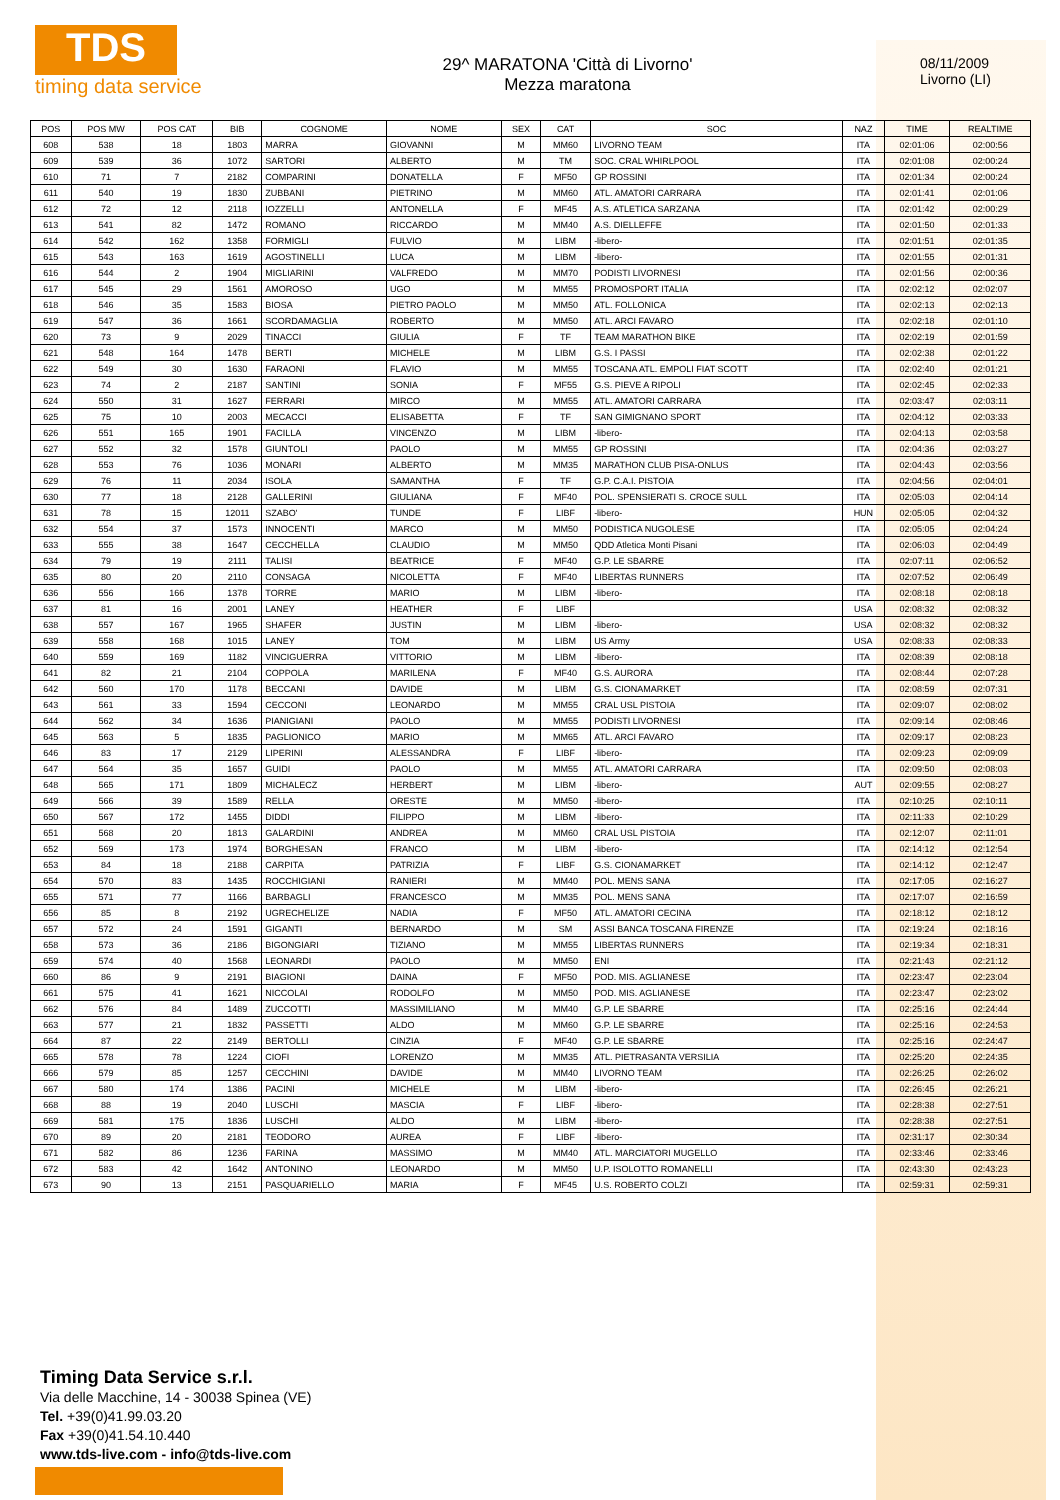TDS
timing data service
29^ MARATONA 'Città di Livorno'
Mezza maratona
08/11/2009
Livorno (LI)
| POS | POS MW | POS CAT | BIB | COGNOME | NOME | SEX | CAT | SOC | NAZ | TIME | REALTIME |
| --- | --- | --- | --- | --- | --- | --- | --- | --- | --- | --- | --- |
| 608 | 538 | 18 | 1803 | MARRA | GIOVANNI | M | MM60 | LIVORNO TEAM | ITA | 02:01:06 | 02:00:56 |
| 609 | 539 | 36 | 1072 | SARTORI | ALBERTO | M | TM | SOC. CRAL WHIRLPOOL | ITA | 02:01:08 | 02:00:24 |
| 610 | 71 | 7 | 2182 | COMPARINI | DONATELLA | F | MF50 | GP ROSSINI | ITA | 02:01:34 | 02:00:24 |
| 611 | 540 | 19 | 1830 | ZUBBANI | PIETRINO | M | MM60 | ATL. AMATORI CARRARA | ITA | 02:01:41 | 02:01:06 |
| 612 | 72 | 12 | 2118 | IOZZELLI | ANTONELLA | F | MF45 | A.S. ATLETICA SARZANA | ITA | 02:01:42 | 02:00:29 |
| 613 | 541 | 82 | 1472 | ROMANO | RICCARDO | M | MM40 | A.S. DIELLEFFE | ITA | 02:01:50 | 02:01:33 |
| 614 | 542 | 162 | 1358 | FORMIGLI | FULVIO | M | LIBM | -libero- | ITA | 02:01:51 | 02:01:35 |
| 615 | 543 | 163 | 1619 | AGOSTINELLI | LUCA | M | LIBM | -libero- | ITA | 02:01:55 | 02:01:31 |
| 616 | 544 | 2 | 1904 | MIGLIARINI | VALFREDO | M | MM70 | PODISTI LIVORNESI | ITA | 02:01:56 | 02:00:36 |
| 617 | 545 | 29 | 1561 | AMOROSO | UGO | M | MM55 | PROMOSPORT ITALIA | ITA | 02:02:12 | 02:02:07 |
| 618 | 546 | 35 | 1583 | BIOSA | PIETRO PAOLO | M | MM50 | ATL. FOLLONICA | ITA | 02:02:13 | 02:02:13 |
| 619 | 547 | 36 | 1661 | SCORDAMAGLIA | ROBERTO | M | MM50 | ATL. ARCI FAVARO | ITA | 02:02:18 | 02:01:10 |
| 620 | 73 | 9 | 2029 | TINACCI | GIULIA | F | TF | TEAM MARATHON BIKE | ITA | 02:02:19 | 02:01:59 |
| 621 | 548 | 164 | 1478 | BERTI | MICHELE | M | LIBM | G.S. I PASSI | ITA | 02:02:38 | 02:01:22 |
| 622 | 549 | 30 | 1630 | FARAONI | FLAVIO | M | MM55 | TOSCANA ATL. EMPOLI FIAT SCOTT | ITA | 02:02:40 | 02:01:21 |
| 623 | 74 | 2 | 2187 | SANTINI | SONIA | F | MF55 | G.S. PIEVE A RIPOLI | ITA | 02:02:45 | 02:02:33 |
| 624 | 550 | 31 | 1627 | FERRARI | MIRCO | M | MM55 | ATL. AMATORI CARRARA | ITA | 02:03:47 | 02:03:11 |
| 625 | 75 | 10 | 2003 | MECACCI | ELISABETTA | F | TF | SAN GIMIGNANO SPORT | ITA | 02:04:12 | 02:03:33 |
| 626 | 551 | 165 | 1901 | FACILLA | VINCENZO | M | LIBM | -libero- | ITA | 02:04:13 | 02:03:58 |
| 627 | 552 | 32 | 1578 | GIUNTOLI | PAOLO | M | MM55 | GP ROSSINI | ITA | 02:04:36 | 02:03:27 |
| 628 | 553 | 76 | 1036 | MONARI | ALBERTO | M | MM35 | MARATHON CLUB PISA-ONLUS | ITA | 02:04:43 | 02:03:56 |
| 629 | 76 | 11 | 2034 | ISOLA | SAMANTHA | F | TF | G.P. C.A.I. PISTOIA | ITA | 02:04:56 | 02:04:01 |
| 630 | 77 | 18 | 2128 | GALLERINI | GIULIANA | F | MF40 | POL. SPENSIERATI S. CROCE SULL | ITA | 02:05:03 | 02:04:14 |
| 631 | 78 | 15 | 12011 | SZABO' | TUNDE | F | LIBF | -libero- | HUN | 02:05:05 | 02:04:32 |
| 632 | 554 | 37 | 1573 | INNOCENTI | MARCO | M | MM50 | PODISTICA NUGOLESE | ITA | 02:05:05 | 02:04:24 |
| 633 | 555 | 38 | 1647 | CECCHELLA | CLAUDIO | M | MM50 | QDD Atletica Monti Pisani | ITA | 02:06:03 | 02:04:49 |
| 634 | 79 | 19 | 2111 | TALISI | BEATRICE | F | MF40 | G.P. LE SBARRE | ITA | 02:07:11 | 02:06:52 |
| 635 | 80 | 20 | 2110 | CONSAGA | NICOLETTA | F | MF40 | LIBERTAS RUNNERS | ITA | 02:07:52 | 02:06:49 |
| 636 | 556 | 166 | 1378 | TORRE | MARIO | M | LIBM | -libero- | ITA | 02:08:18 | 02:08:18 |
| 637 | 81 | 16 | 2001 | LANEY | HEATHER | F | LIBF | | USA | 02:08:32 | 02:08:32 |
| 638 | 557 | 167 | 1965 | SHAFER | JUSTIN | M | LIBM | -libero- | USA | 02:08:32 | 02:08:32 |
| 639 | 558 | 168 | 1015 | LANEY | TOM | M | LIBM | US Army | USA | 02:08:33 | 02:08:33 |
| 640 | 559 | 169 | 1182 | VINCIGUERRA | VITTORIO | M | LIBM | -libero- | ITA | 02:08:39 | 02:08:18 |
| 641 | 82 | 21 | 2104 | COPPOLA | MARILENA | F | MF40 | G.S. AURORA | ITA | 02:08:44 | 02:07:28 |
| 642 | 560 | 170 | 1178 | BECCANI | DAVIDE | M | LIBM | G.S. CIONAMARKET | ITA | 02:08:59 | 02:07:31 |
| 643 | 561 | 33 | 1594 | CECCONI | LEONARDO | M | MM55 | CRAL USL PISTOIA | ITA | 02:09:07 | 02:08:02 |
| 644 | 562 | 34 | 1636 | PIANIGIANI | PAOLO | M | MM55 | PODISTI LIVORNESI | ITA | 02:09:14 | 02:08:46 |
| 645 | 563 | 5 | 1835 | PAGLIONICO | MARIO | M | MM65 | ATL. ARCI FAVARO | ITA | 02:09:17 | 02:08:23 |
| 646 | 83 | 17 | 2129 | LIPERINI | ALESSANDRA | F | LIBF | -libero- | ITA | 02:09:23 | 02:09:09 |
| 647 | 564 | 35 | 1657 | GUIDI | PAOLO | M | MM55 | ATL. AMATORI CARRARA | ITA | 02:09:50 | 02:08:03 |
| 648 | 565 | 171 | 1809 | MICHALECZ | HERBERT | M | LIBM | -libero- | AUT | 02:09:55 | 02:08:27 |
| 649 | 566 | 39 | 1589 | RELLA | ORESTE | M | MM50 | -libero- | ITA | 02:10:25 | 02:10:11 |
| 650 | 567 | 172 | 1455 | DIDDI | FILIPPO | M | LIBM | -libero- | ITA | 02:11:33 | 02:10:29 |
| 651 | 568 | 20 | 1813 | GALARDINI | ANDREA | M | MM60 | CRAL USL PISTOIA | ITA | 02:12:07 | 02:11:01 |
| 652 | 569 | 173 | 1974 | BORGHESAN | FRANCO | M | LIBM | -libero- | ITA | 02:14:12 | 02:12:54 |
| 653 | 84 | 18 | 2188 | CARPITA | PATRIZIA | F | LIBF | G.S. CIONAMARKET | ITA | 02:14:12 | 02:12:47 |
| 654 | 570 | 83 | 1435 | ROCCHIGIANI | RANIERI | M | MM40 | POL. MENS SANA | ITA | 02:17:05 | 02:16:27 |
| 655 | 571 | 77 | 1166 | BARBAGLI | FRANCESCO | M | MM35 | POL. MENS SANA | ITA | 02:17:07 | 02:16:59 |
| 656 | 85 | 8 | 2192 | UGRECHELIZE | NADIA | F | MF50 | ATL. AMATORI CECINA | ITA | 02:18:12 | 02:18:12 |
| 657 | 572 | 24 | 1591 | GIGANTI | BERNARDO | M | SM | ASSI BANCA TOSCANA FIRENZE | ITA | 02:19:24 | 02:18:16 |
| 658 | 573 | 36 | 2186 | BIGONGIARI | TIZIANO | M | MM55 | LIBERTAS RUNNERS | ITA | 02:19:34 | 02:18:31 |
| 659 | 574 | 40 | 1568 | LEONARDI | PAOLO | M | MM50 | ENI | ITA | 02:21:43 | 02:21:12 |
| 660 | 86 | 9 | 2191 | BIAGIONI | DAINA | F | MF50 | POD. MIS. AGLIANESE | ITA | 02:23:47 | 02:23:04 |
| 661 | 575 | 41 | 1621 | NICCOLAI | RODOLFO | M | MM50 | POD. MIS. AGLIANESE | ITA | 02:23:47 | 02:23:02 |
| 662 | 576 | 84 | 1489 | ZUCCOTTI | MASSIMILIANO | M | MM40 | G.P. LE SBARRE | ITA | 02:25:16 | 02:24:44 |
| 663 | 577 | 21 | 1832 | PASSETTI | ALDO | M | MM60 | G.P. LE SBARRE | ITA | 02:25:16 | 02:24:53 |
| 664 | 87 | 22 | 2149 | BERTOLLI | CINZIA | F | MF40 | G.P. LE SBARRE | ITA | 02:25:16 | 02:24:47 |
| 665 | 578 | 78 | 1224 | CIOFI | LORENZO | M | MM35 | ATL. PIETRASANTA VERSILIA | ITA | 02:25:20 | 02:24:35 |
| 666 | 579 | 85 | 1257 | CECCHINI | DAVIDE | M | MM40 | LIVORNO TEAM | ITA | 02:26:25 | 02:26:02 |
| 667 | 580 | 174 | 1386 | PACINI | MICHELE | M | LIBM | -libero- | ITA | 02:26:45 | 02:26:21 |
| 668 | 88 | 19 | 2040 | LUSCHI | MASCIA | F | LIBF | -libero- | ITA | 02:28:38 | 02:27:51 |
| 669 | 581 | 175 | 1836 | LUSCHI | ALDO | M | LIBM | -libero- | ITA | 02:28:38 | 02:27:51 |
| 670 | 89 | 20 | 2181 | TEODORO | AUREA | F | LIBF | -libero- | ITA | 02:31:17 | 02:30:34 |
| 671 | 582 | 86 | 1236 | FARINA | MASSIMO | M | MM40 | ATL. MARCIATORI MUGELLO | ITA | 02:33:46 | 02:33:46 |
| 672 | 583 | 42 | 1642 | ANTONINO | LEONARDO | M | MM50 | U.P. ISOLOTTO ROMANELLI | ITA | 02:43:30 | 02:43:23 |
| 673 | 90 | 13 | 2151 | PASQUARIELLO | MARIA | F | MF45 | U.S. ROBERTO COLZI | ITA | 02:59:31 | 02:59:31 |
Timing Data Service s.r.l.
Via delle Macchine, 14 - 30038 Spinea (VE)
Tel. +39(0)41.99.03.20
Fax +39(0)41.54.10.440
www.tds-live.com - info@tds-live.com